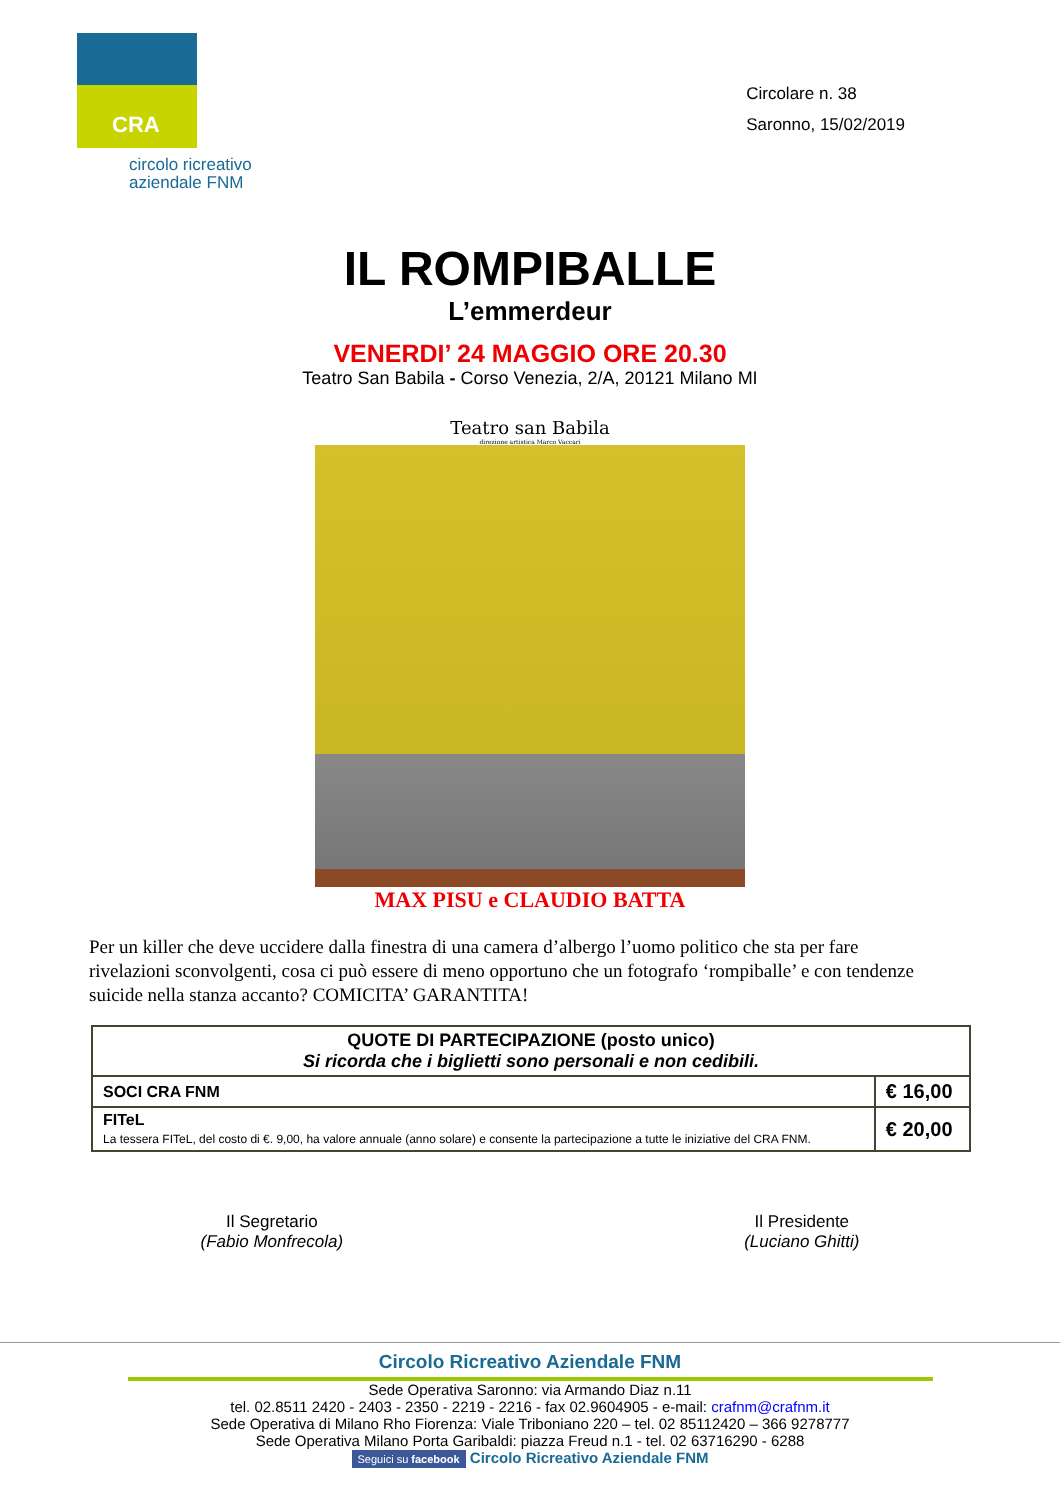CRA
circolo ricreativo aziendale FNM
Circolare n. 38
Saronno, 15/02/2019
IL ROMPIBALLE
L’emmerdeur
VENERDI’ 24 MAGGIO ORE 20.30
Teatro San Babila - Corso Venezia, 2/A, 20121 Milano MI
Teatro san Babila
direzione artistica Marco Vaccari
MAX PISU e CLAUDIO BATTA
Per un killer che deve uccidere dalla finestra di una camera d’albergo l’uomo politico che sta per fare rivelazioni sconvolgenti, cosa ci può essere di meno opportuno che un fotografo ‘rompiballe’ e con tendenze suicide nella stanza accanto? COMICITA’ GARANTITA!
| QUOTE DI PARTECIPAZIONE (posto unico) Si ricorda che i biglietti sono personali e non cedibili. | |
| --- | --- |
| SOCI CRA FNM | € 16,00 |
| FITeL La tessera FITeL, del costo di €. 9,00, ha valore annuale (anno solare) e consente la partecipazione a tutte le iniziative del CRA FNM. | € 20,00 |
Il Segretario
(Fabio Monfrecola)
Il Presidente
(Luciano Ghitti)
Circolo Ricreativo Aziendale FNM
Sede Operativa Saronno: via Armando Diaz n.11
tel. 02.8511 2420 - 2403 - 2350 - 2219 - 2216 - fax 02.9604905 - e-mail: crafnm@crafnm.it
Sede Operativa di Milano Rho Fiorenza: Viale Triboniano 220 – tel. 02 85112420 – 366 9278777
Sede Operativa Milano Porta Garibaldi: piazza Freud n.1 - tel. 02 63716290 - 6288
Seguici su facebook Circolo Ricreativo Aziendale FNM